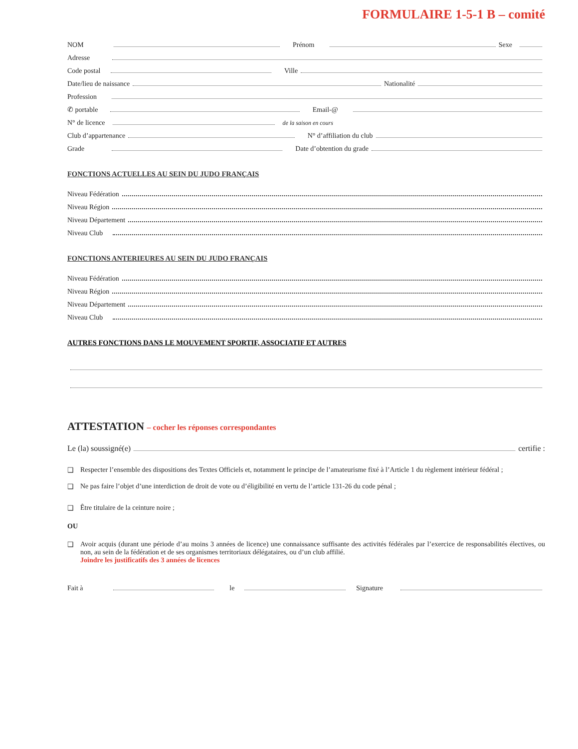FORMULAIRE 1-5-1 B – comité
NOM Prénom Sexe
Adresse
Code postal Ville
Date/lieu de naissance Nationalité
Profession
✆ portable Email-@
N° de licence de la saison en cours
Club d’appartenance N° d’affiliation du club
Grade Date d’obtention du grade
FONCTIONS ACTUELLES AU SEIN DU JUDO FRANÇAIS
Niveau Fédération
Niveau Région
Niveau Département
Niveau Club
FONCTIONS ANTERIEURES AU SEIN DU JUDO FRANÇAIS
Niveau Fédération
Niveau Région
Niveau Département
Niveau Club
AUTRES FONCTIONS DANS LE MOUVEMENT SPORTIF, ASSOCIATIF ET AUTRES
ATTESTATION – cocher les réponses correspondantes
Le (la) soussigné(e) certifie :
❑ Respecter l’ensemble des dispositions des Textes Officiels et, notamment le principe de l’amateurisme fixé à l’Article 1 du règlement intérieur fédéral ;
❑ Ne pas faire l’objet d’une interdiction de droit de vote ou d’éligibilité en vertu de l’article 131-26 du code pénal ;
❑ Être titulaire de la ceinture noire ;
OU
❑ Avoir acquis (durant une période d’au moins 3 années de licence) une connaissance suffisante des activités fédérales par l’exercice de responsabilités électives, ou non, au sein de la fédération et de ses organismes territoriaux délégataires, ou d’un club affilié.
Joindre les justificatifs des 3 années de licences
Fait à le Signature